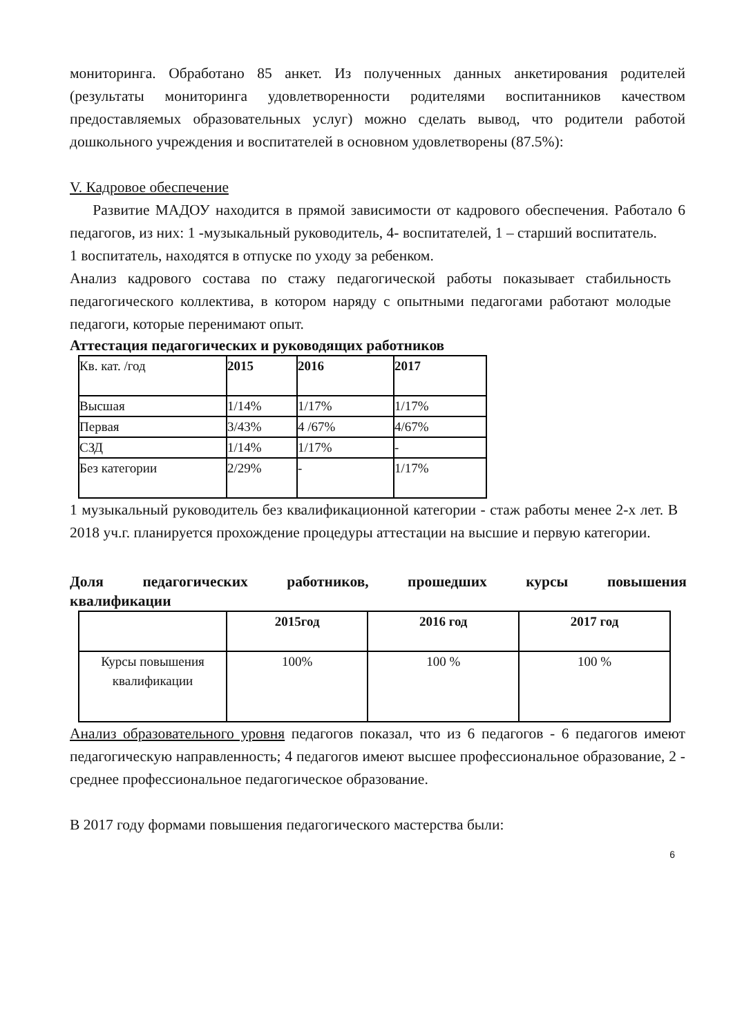мониторинга. Обработано 85 анкет. Из полученных данных анкетирования родителей (результаты мониторинга удовлетворенности родителями воспитанников качеством предоставляемых образовательных услуг) можно сделать вывод, что родители работой дошкольного учреждения и воспитателей в основном удовлетворены (87.5%):
V. Кадровое обеспечение
Развитие МАДОУ находится в прямой зависимости от кадрового обеспечения. Работало 6 педагогов, из них: 1 -музыкальный руководитель, 4- воспитателей, 1 – старший воспитатель.
1 воспитатель, находятся в отпуске по уходу за ребенком.
Анализ кадрового состава по стажу педагогической работы показывает стабильность педагогического коллектива, в котором наряду с опытными педагогами работают молодые педагоги, которые перенимают опыт.
Аттестация педагогических и руководящих работников
| Кв. кат. /год | 2015 | 2016 | 2017 |
| Высшая | 1/14% | 1/17% | 1/17% |
| Первая | 3/43% | 4 /67% | 4/67% |
| СЗД | 1/14% | 1/17% | - |
| Без категории | 2/29% | - | 1/17% |
1 музыкальный руководитель без квалификационной категории - стаж работы менее 2-х лет. В 2018 уч.г. планируется прохождение процедуры аттестации на высшие и первую категории.
Доля педагогических работников, прошедших курсы повышения
квалификации
| | 2015год | 2016 год | 2017 год |
| Курсы повышения квалификации | 100% | 100 % | 100 % |
Анализ образовательного уровня педагогов показал, что из 6 педагогов - 6 педагогов имеют педагогическую направленность; 4 педагогов имеют высшее профессиональное образование, 2 - среднее профессиональное педагогическое образование.
В 2017 году формами повышения педагогического мастерства были:
6